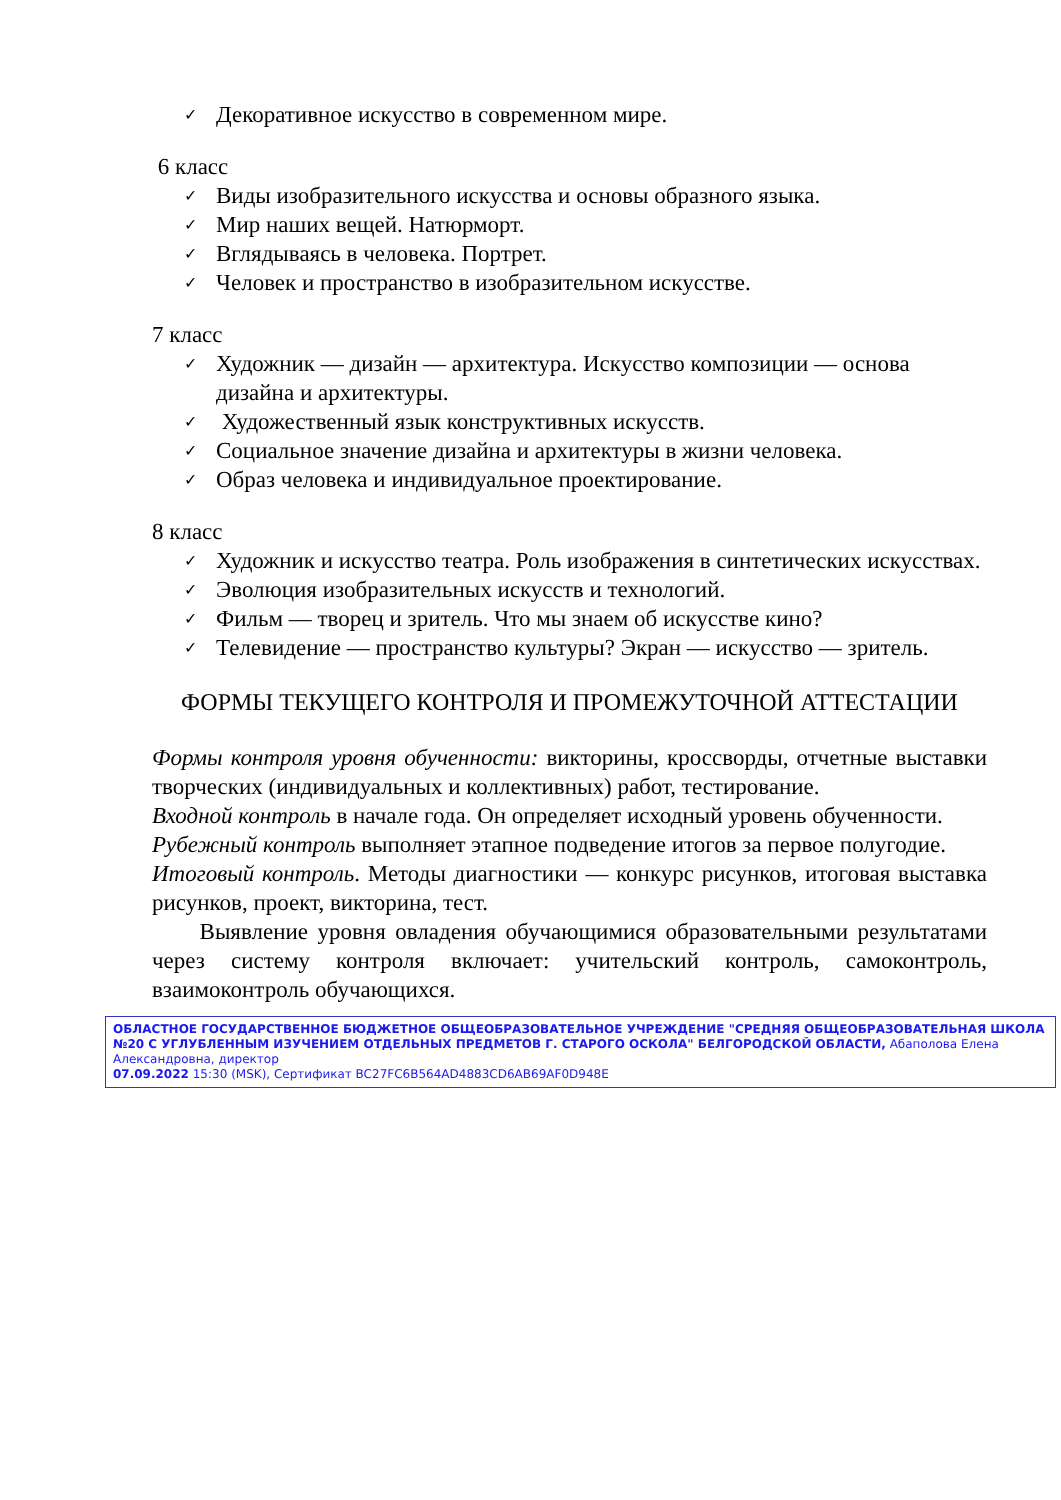✓ Декоративное искусство в современном мире.
6 класс
✓ Виды изобразительного искусства и основы образного языка.
✓ Мир наших вещей. Натюрморт.
✓ Вглядываясь в человека. Портрет.
✓ Человек и пространство в изобразительном искусстве.
7 класс
✓ Художник — дизайн — архитектура. Искусство композиции — основа дизайна и архитектуры.
✓ Художественный язык конструктивных искусств.
✓ Социальное значение дизайна и архитектуры в жизни человека.
✓ Образ человека и индивидуальное проектирование.
8 класс
✓ Художник и искусство театра. Роль изображения в синтетических искусствах.
✓ Эволюция изобразительных искусств и технологий.
✓ Фильм — творец и зритель. Что мы знаем об искусстве кино?
✓ Телевидение — пространство культуры? Экран — искусство — зритель.
ФОРМЫ ТЕКУЩЕГО КОНТРОЛЯ И ПРОМЕЖУТОЧНОЙ АТТЕСТАЦИИ
Формы контроля уровня обученности: викторины, кроссворды, отчетные выставки творческих (индивидуальных и коллективных) работ, тестирование.
Входной контроль в начале года. Он определяет исходный уровень обученности.
Рубежный контроль выполняет этапное подведение итогов за первое полугодие.
Итоговый контроль. Методы диагностики — конкурс рисунков, итоговая выставка рисунков, проект, викторина, тест.
Выявление уровня овладения обучающимися образовательными результатами через систему контроля включает: учительский контроль, самоконтроль, взаимоконтроль обучающихся.
ОБЛАСТНОЕ ГОСУДАРСТВЕННОЕ БЮДЖЕТНОЕ ОБЩЕОБРАЗОВАТЕЛЬНОЕ УЧРЕЖДЕНИЕ "СРЕДНЯЯ ОБЩЕОБРАЗОВАТЕЛЬНАЯ ШКОЛА №20 С УГЛУБЛЕННЫМ ИЗУЧЕНИЕМ ОТДЕЛЬНЫХ ПРЕДМЕТОВ Г. СТАРОГО ОСКОЛА" БЕЛГОРОДСКОЙ ОБЛАСТИ, Абаполова Елена Александровна, директор
07.09.2022 15:30 (MSK), Сертификат BC27FC6B564AD4883CD6AB69AF0D948E